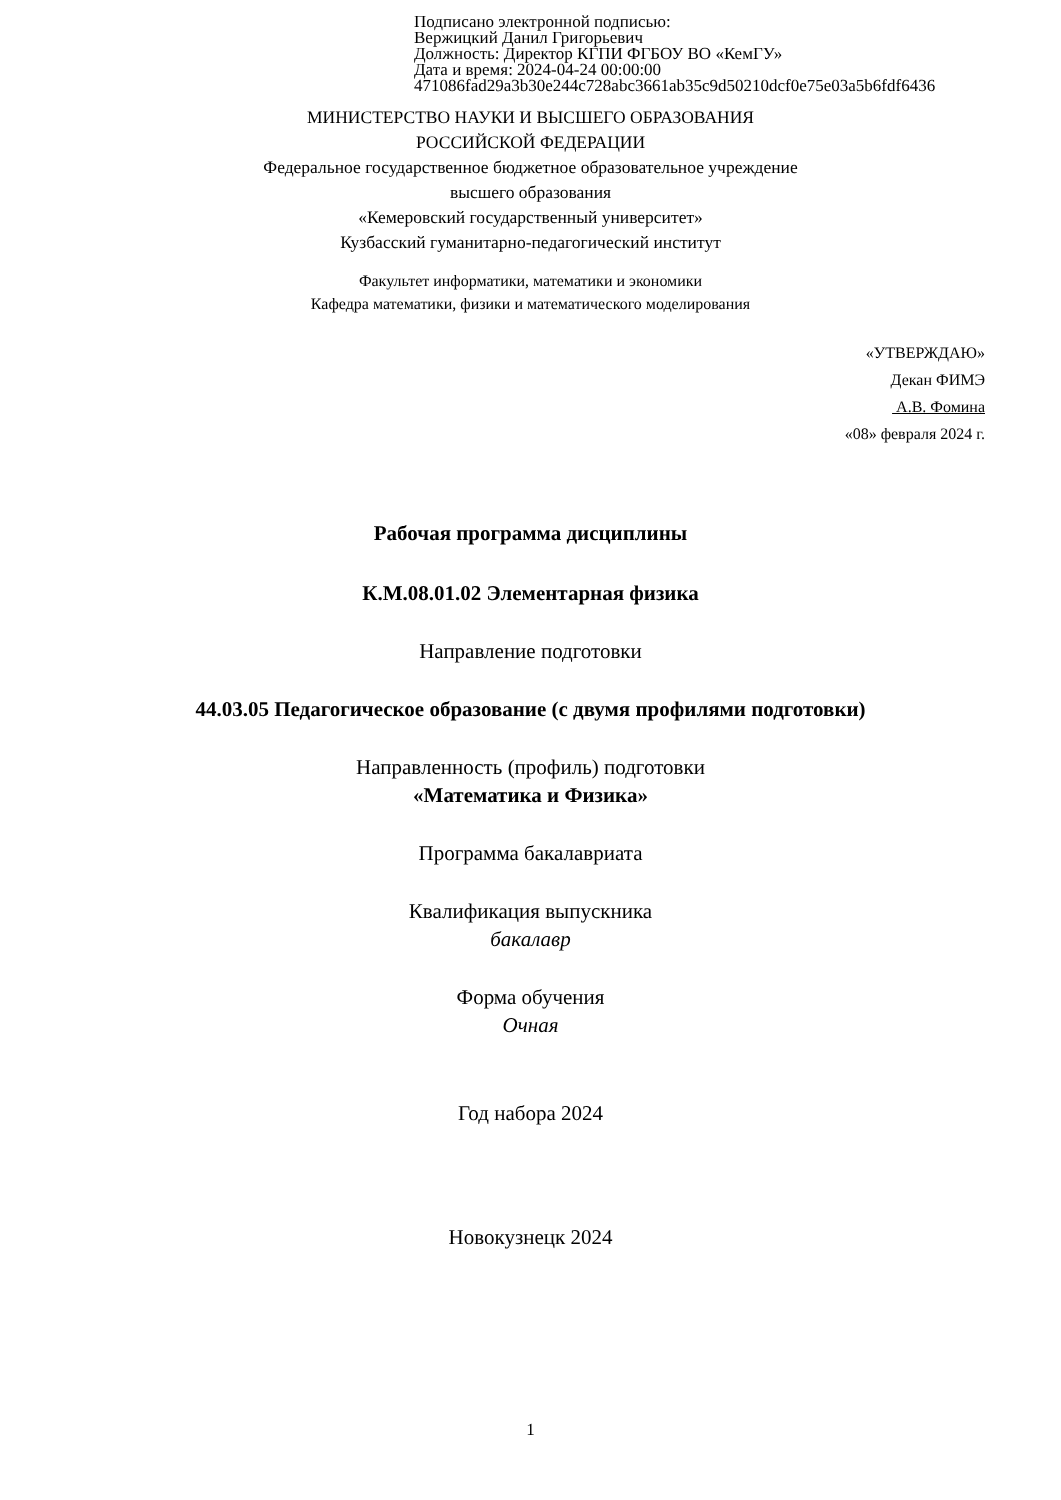Подписано электронной подписью:
Вержицкий Данил Григорьевич
Должность: Директор КГПИ ФГБОУ ВО «КемГУ»
Дата и время: 2024-04-24 00:00:00
471086fad29a3b30e244c728abc3661ab35c9d50210dcf0e75e03a5b6fdf6436
МИНИСТЕРСТВО НАУКИ И ВЫСШЕГО ОБРАЗОВАНИЯ
РОССИЙСКОЙ ФЕДЕРАЦИИ
Федеральное государственное бюджетное образовательное учреждение
высшего образования
«Кемеровский государственный университет»
Кузбасский гуманитарно-педагогический институт
Факультет информатики, математики и экономики
Кафедра математики, физики и математического моделирования
«УТВЕРЖДАЮ»
Декан ФИМЭ
А.В. Фомина
«08» февраля 2024 г.
Рабочая программа дисциплины
К.М.08.01.02 Элементарная физика
Направление подготовки
44.03.05 Педагогическое образование (с двумя профилями подготовки)
Направленность (профиль) подготовки
«Математика и Физика»
Программа бакалавриата
Квалификация выпускника
бакалавр
Форма обучения
Очная
Год набора 2024
Новокузнецк 2024
1